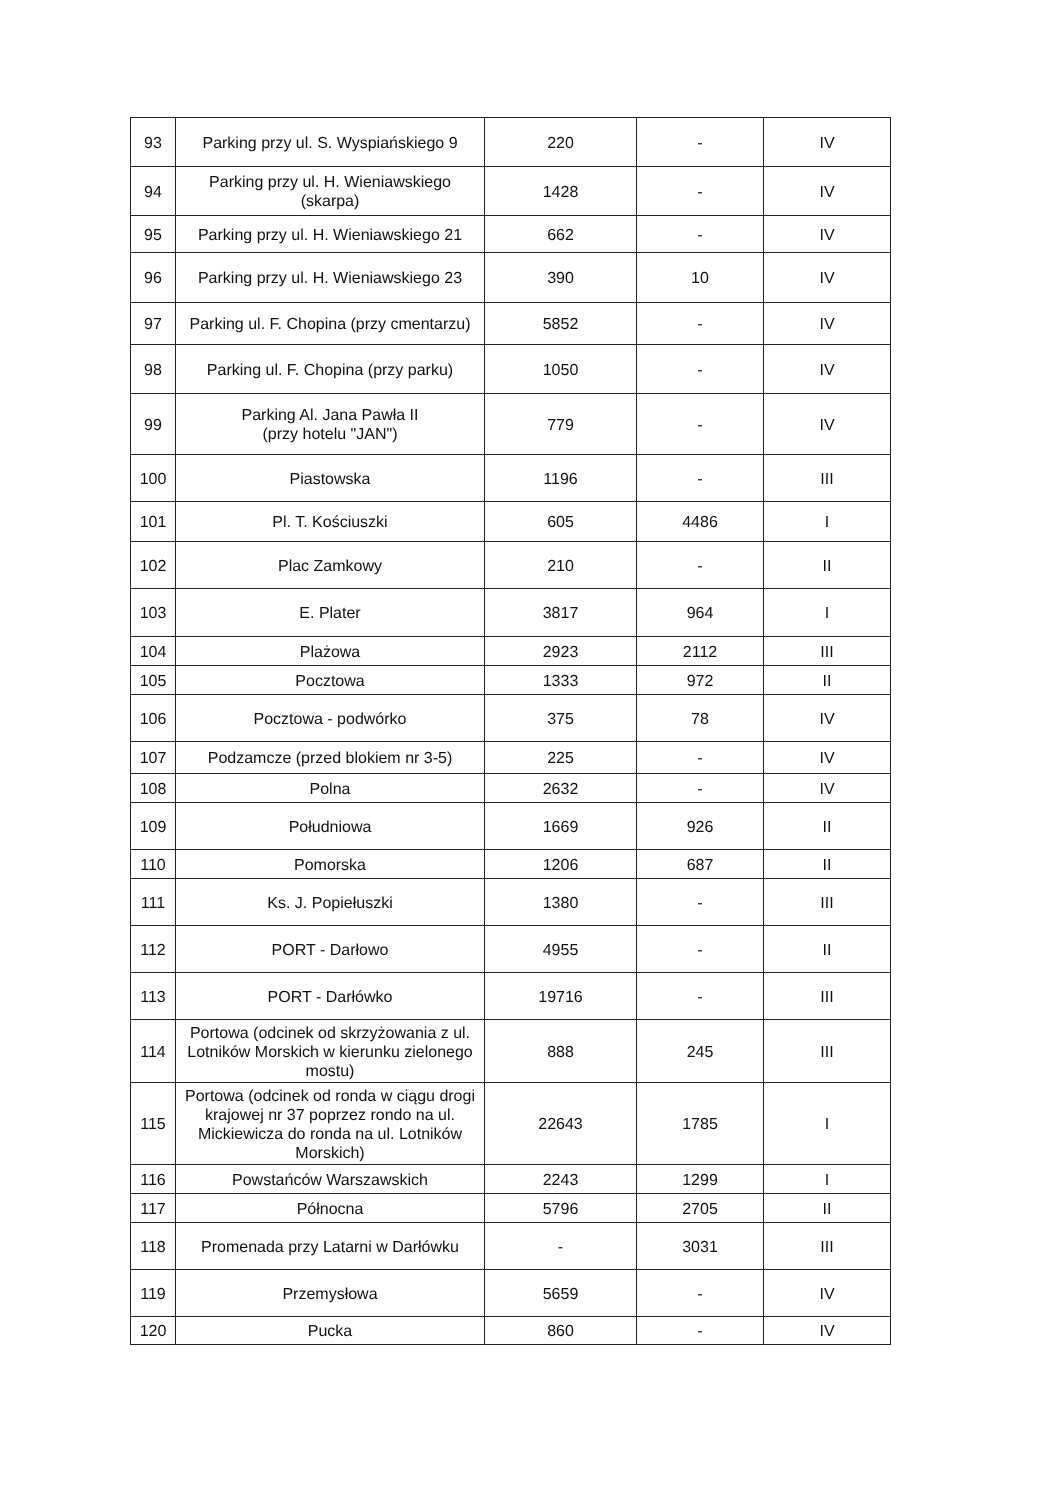| 93 | Parking przy ul. S. Wyspiańskiego 9 | 220 | - | IV |
| 94 | Parking przy ul. H. Wieniawskiego (skarpa) | 1428 | - | IV |
| 95 | Parking przy ul. H. Wieniawskiego 21 | 662 | - | IV |
| 96 | Parking przy ul. H. Wieniawskiego 23 | 390 | 10 | IV |
| 97 | Parking ul. F. Chopina (przy cmentarzu) | 5852 | - | IV |
| 98 | Parking ul. F. Chopina (przy parku) | 1050 | - | IV |
| 99 | Parking Al. Jana Pawła II (przy hotelu "JAN") | 779 | - | IV |
| 100 | Piastowska | 1196 | - | III |
| 101 | Pl. T. Kościuszki | 605 | 4486 | I |
| 102 | Plac Zamkowy | 210 | - | II |
| 103 | E. Plater | 3817 | 964 | I |
| 104 | Plażowa | 2923 | 2112 | III |
| 105 | Pocztowa | 1333 | 972 | II |
| 106 | Pocztowa - podwórko | 375 | 78 | IV |
| 107 | Podzamcze (przed blokiem nr 3-5) | 225 | - | IV |
| 108 | Polna | 2632 | - | IV |
| 109 | Południowa | 1669 | 926 | II |
| 110 | Pomorska | 1206 | 687 | II |
| 111 | Ks. J. Popiełuszki | 1380 | - | III |
| 112 | PORT - Darłowo | 4955 | - | II |
| 113 | PORT - Darłówko | 19716 | - | III |
| 114 | Portowa (odcinek od skrzyżowania z ul. Lotników Morskich w kierunku zielonego mostu) | 888 | 245 | III |
| 115 | Portowa (odcinek od ronda w ciągu drogi krajowej nr 37 poprzez rondo na ul. Mickiewicza do ronda na ul. Lotników Morskich) | 22643 | 1785 | I |
| 116 | Powstańców Warszawskich | 2243 | 1299 | I |
| 117 | Północna | 5796 | 2705 | II |
| 118 | Promenada przy Latarni w Darłówku | - | 3031 | III |
| 119 | Przemysłowa | 5659 | - | IV |
| 120 | Pucka | 860 | - | IV |